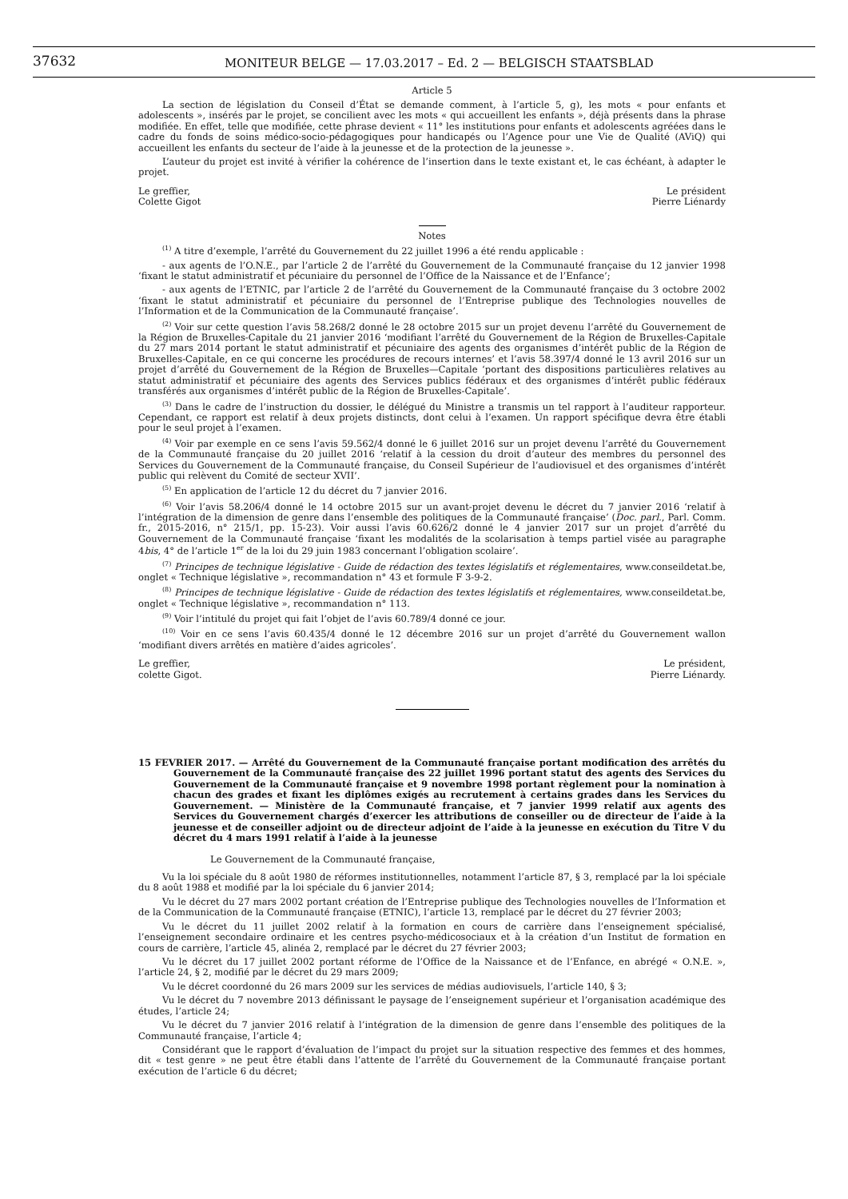37632
MONITEUR BELGE — 17.03.2017 – Ed. 2 — BELGISCH STAATSBLAD
Article 5
La section de législation du Conseil d’État se demande comment, à l’article 5, g), les mots « pour enfants et adolescents », insérés par le projet, se concilient avec les mots « qui accueillent les enfants », déjà présents dans la phrase modifiée. En effet, telle que modifiée, cette phrase devient « 11° les institutions pour enfants et adolescents agréées dans le cadre du fonds de soins médico-socio-pédagogiques pour handicapés ou l’Agence pour une Vie de Qualité (AViQ) qui accueillent les enfants du secteur de l’aide à la jeunesse et de la protection de la jeunesse ».
L’auteur du projet est invité à vérifier la cohérence de l’insertion dans le texte existant et, le cas échéant, à adapter le projet.
Le greffier,
Colette Gigot
Le président
Pierre Liénardy
Notes
<sup>(1)</sup> A titre d’exemple, l’arrêté du Gouvernement du 22 juillet 1996 a été rendu applicable :
- aux agents de l’O.N.E., par l’article 2 de l’arrêté du Gouvernement de la Communauté française du 12 janvier 1998 ‘fixant le statut administratif et pécuniaire du personnel de l’Office de la Naissance et de l’Enfance’;
- aux agents de l’ETNIC, par l’article 2 de l’arrêté du Gouvernement de la Communauté française du 3 octobre 2002 ‘fixant le statut administratif et pécuniaire du personnel de l’Entreprise publique des Technologies nouvelles de l’Information et de la Communication de la Communauté française’.
<sup>(2)</sup> Voir sur cette question l’avis 58.268/2 donné le 28 octobre 2015 sur un projet devenu l’arrêté du Gouvernement de la Région de Bruxelles-Capitale du 21 janvier 2016 ‘modifiant l’arrêté du Gouvernement de la Région de Bruxelles-Capitale du 27 mars 2014 portant le statut administratif et pécuniaire des agents des organismes d’intérêt public de la Région de Bruxelles-Capitale, en ce qui concerne les procédures de recours internes’ et l’avis 58.397/4 donné le 13 avril 2016 sur un projet d’arrêté du Gouvernement de la Région de Bruxelles—Capitale ‘portant des dispositions particulières relatives au statut administratif et pécuniaire des agents des Services publics fédéraux et des organismes d’intérêt public fédéraux transférés aux organismes d’intérêt public de la Région de Bruxelles-Capitale’.
<sup>(3)</sup> Dans le cadre de l’instruction du dossier, le délégué du Ministre a transmis un tel rapport à l’auditeur rapporteur. Cependant, ce rapport est relatif à deux projets distincts, dont celui à l’examen. Un rapport spécifique devra être établi pour le seul projet à l’examen.
<sup>(4)</sup> Voir par exemple en ce sens l’avis 59.562/4 donné le 6 juillet 2016 sur un projet devenu l’arrêté du Gouvernement de la Communauté française du 20 juillet 2016 ‘relatif à la cession du droit d’auteur des membres du personnel des Services du Gouvernement de la Communauté française, du Conseil Supérieur de l’audiovisuel et des organismes d’intérêt public qui relèvent du Comité de secteur XVII’.
<sup>(5)</sup> En application de l’article 12 du décret du 7 janvier 2016.
<sup>(6)</sup> Voir l’avis 58.206/4 donné le 14 octobre 2015 sur un avant-projet devenu le décret du 7 janvier 2016 ‘relatif à l’intégration de la dimension de genre dans l’ensemble des politiques de la Communauté française’ (Doc. parl., Parl. Comm. fr., 2015-2016, n° 215/1, pp. 15-23). Voir aussi l’avis 60.626/2 donné le 4 janvier 2017 sur un projet d’arrêté du Gouvernement de la Communauté française ‘fixant les modalités de la scolarisation à temps partiel visée au paragraphe 4bis, 4° de l’article 1<sup>er</sup> de la loi du 29 juin 1983 concernant l’obligation scolaire’.
<sup>(7)</sup> Principes de technique législative - Guide de rédaction des textes législatifs et réglementaires, www.conseildetat.be, onglet « Technique législative », recommandation n° 43 et formule F 3-9-2.
<sup>(8)</sup> Principes de technique législative - Guide de rédaction des textes législatifs et réglementaires, www.conseildetat.be, onglet « Technique législative », recommandation n° 113.
<sup>(9)</sup> Voir l’intitulé du projet qui fait l’objet de l’avis 60.789/4 donné ce jour.
<sup>(10)</sup> Voir en ce sens l’avis 60.435/4 donné le 12 décembre 2016 sur un projet d’arrêté du Gouvernement wallon ‘modifiant divers arrêtés en matière d’aides agricoles’.
Le greffier,
colette Gigot.
Le président,
Pierre Liénardy.
15 FEVRIER 2017. — Arrêté du Gouvernement de la Communauté française portant modification des arrêtés du Gouvernement de la Communauté française des 22 juillet 1996 portant statut des agents des Services du Gouvernement de la Communauté française et 9 novembre 1998 portant règlement pour la nomination à chacun des grades et fixant les diplômes exigés au recrutement à certains grades dans les Services du Gouvernement. — Ministère de la Communauté française, et 7 janvier 1999 relatif aux agents des Services du Gouvernement chargés d’exercer les attributions de conseiller ou de directeur de l’aide à la jeunesse et de conseiller adjoint ou de directeur adjoint de l’aide à la jeunesse en exécution du Titre V du décret du 4 mars 1991 relatif à l’aide à la jeunesse
Le Gouvernement de la Communauté française,
Vu la loi spéciale du 8 août 1980 de réformes institutionnelles, notamment l’article 87, § 3, remplacé par la loi spéciale du 8 août 1988 et modifié par la loi spéciale du 6 janvier 2014;
Vu le décret du 27 mars 2002 portant création de l’Entreprise publique des Technologies nouvelles de l’Information et de la Communication de la Communauté française (ETNIC), l’article 13, remplacé par le décret du 27 février 2003;
Vu le décret du 11 juillet 2002 relatif à la formation en cours de carrière dans l’enseignement spécialisé, l’enseignement secondaire ordinaire et les centres psycho-médicosociaux et à la création d’un Institut de formation en cours de carrière, l’article 45, alinéa 2, remplacé par le décret du 27 février 2003;
Vu le décret du 17 juillet 2002 portant réforme de l’Office de la Naissance et de l’Enfance, en abrégé « O.N.E. », l’article 24, § 2, modifié par le décret du 29 mars 2009;
Vu le décret coordonné du 26 mars 2009 sur les services de médias audiovisuels, l’article 140, § 3;
Vu le décret du 7 novembre 2013 définissant le paysage de l’enseignement supérieur et l’organisation académique des études, l’article 24;
Vu le décret du 7 janvier 2016 relatif à l’intégration de la dimension de genre dans l’ensemble des politiques de la Communauté française, l’article 4;
Considérant que le rapport d’évaluation de l’impact du projet sur la situation respective des femmes et des hommes, dit « test genre » ne peut être établi dans l’attente de l’arrêté du Gouvernement de la Communauté française portant exécution de l’article 6 du décret;